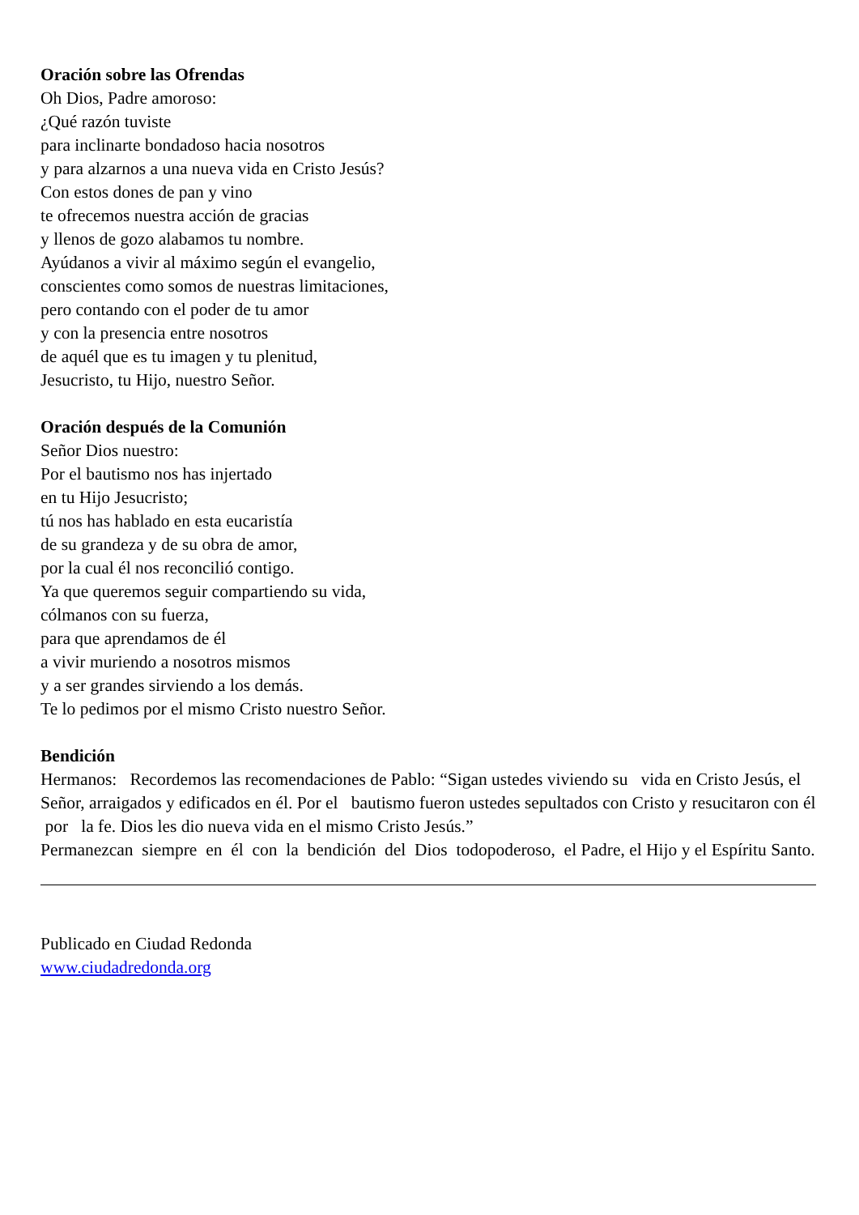Oración sobre las Ofrendas
Oh Dios, Padre amoroso:
¿Qué razón tuviste
para inclinarte bondadoso hacia nosotros
y para alzarnos a una nueva vida en Cristo Jesús?
Con estos dones de pan y vino
te ofrecemos nuestra acción de gracias
y llenos de gozo alabamos tu nombre.
Ayúdanos a vivir al máximo según el evangelio,
conscientes como somos de nuestras limitaciones,
pero contando con el poder de tu amor
y con la presencia entre nosotros
de aquél que es tu imagen y tu plenitud,
Jesucristo, tu Hijo, nuestro Señor.
Oración después de la Comunión
Señor Dios nuestro:
Por el bautismo nos has injertado
en tu Hijo Jesucristo;
tú nos has hablado en esta eucaristía
de su grandeza y de su obra de amor,
por la cual él nos reconcilió contigo.
Ya que queremos seguir compartiendo su vida,
cólmanos con su fuerza,
para que aprendamos de él
a vivir muriendo a nosotros mismos
y a ser grandes sirviendo a los demás.
Te lo pedimos por el mismo Cristo nuestro Señor.
Bendición
Hermanos: Recordemos las recomendaciones de Pablo: “Sigan ustedes viviendo su vida en Cristo Jesús, el Señor, arraigados y edificados en él. Por el bautismo fueron ustedes sepultados con Cristo y resucitaron con él por la fe. Dios les dio nueva vida en el mismo Cristo Jesús.”
Permanezcan siempre en él con la bendición del Dios todopoderoso, el Padre, el Hijo y el Espíritu Santo.
Publicado en Ciudad Redonda
www.ciudadredonda.org